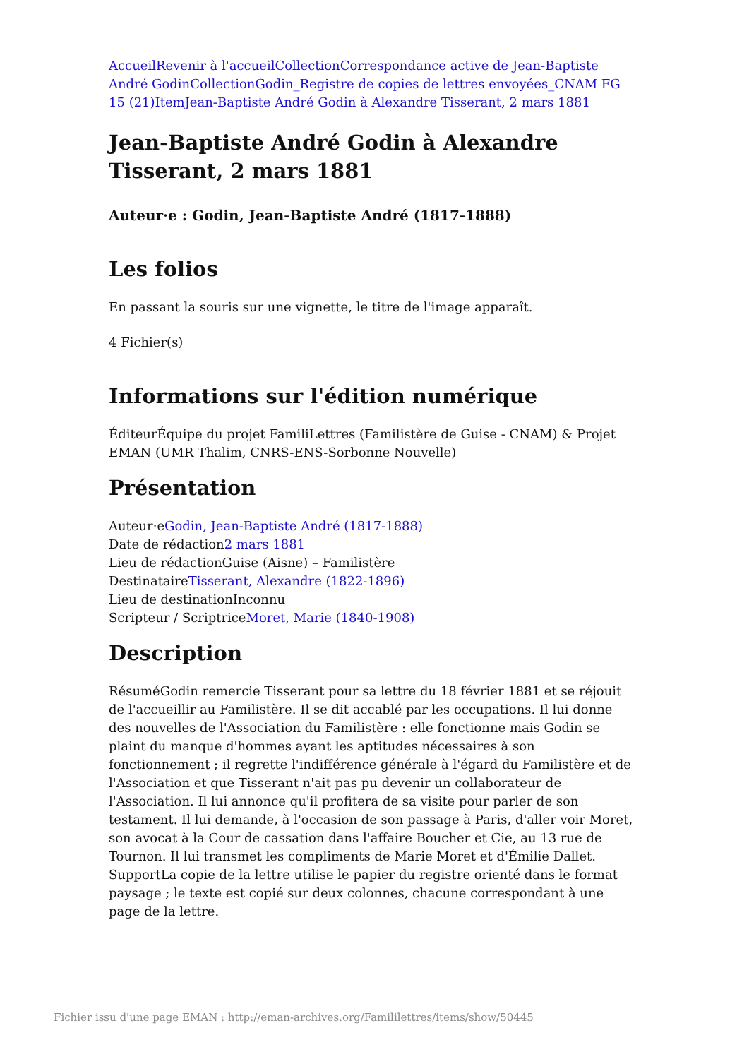Accueil Revenir à l'accueil Collection Correspondance active de Jean-Baptiste André Godin Collection Godin_Registre de copies de lettres envoyées_CNAM FG 15 (21) Item Jean-Baptiste André Godin à Alexandre Tisserant, 2 mars 1881
Jean-Baptiste André Godin à Alexandre Tisserant, 2 mars 1881
Auteur·e : Godin, Jean-Baptiste André (1817-1888)
Les folios
En passant la souris sur une vignette, le titre de l'image apparaît.
4 Fichier(s)
Informations sur l'édition numérique
ÉditeurÉquipe du projet FamiliLettres (Familistère de Guise - CNAM) & Projet EMAN (UMR Thalim, CNRS-ENS-Sorbonne Nouvelle)
Présentation
Auteur·eGodin, Jean-Baptiste André (1817-1888)
Date de rédaction2 mars 1881
Lieu de rédactionGuise (Aisne) – Familistère
DestinataireTisserant, Alexandre (1822-1896)
Lieu de destinationInconnu
Scripteur / ScriptriceMoret, Marie (1840-1908)
Description
RésuméGodin remercie Tisserant pour sa lettre du 18 février 1881 et se réjouit de l'accueillir au Familistère. Il se dit accablé par les occupations. Il lui donne des nouvelles de l'Association du Familistère : elle fonctionne mais Godin se plaint du manque d'hommes ayant les aptitudes nécessaires à son fonctionnement ; il regrette l'indifférence générale à l'égard du Familistère et de l'Association et que Tisserant n'ait pas pu devenir un collaborateur de l'Association. Il lui annonce qu'il profitera de sa visite pour parler de son testament. Il lui demande, à l'occasion de son passage à Paris, d'aller voir Moret, son avocat à la Cour de cassation dans l'affaire Boucher et Cie, au 13 rue de Tournon. Il lui transmet les compliments de Marie Moret et d'Émilie Dallet.
SupportLa copie de la lettre utilise le papier du registre orienté dans le format paysage ; le texte est copié sur deux colonnes, chacune correspondant à une page de la lettre.
Fichier issu d'une page EMAN : http://eman-archives.org/Famililettres/items/show/50445